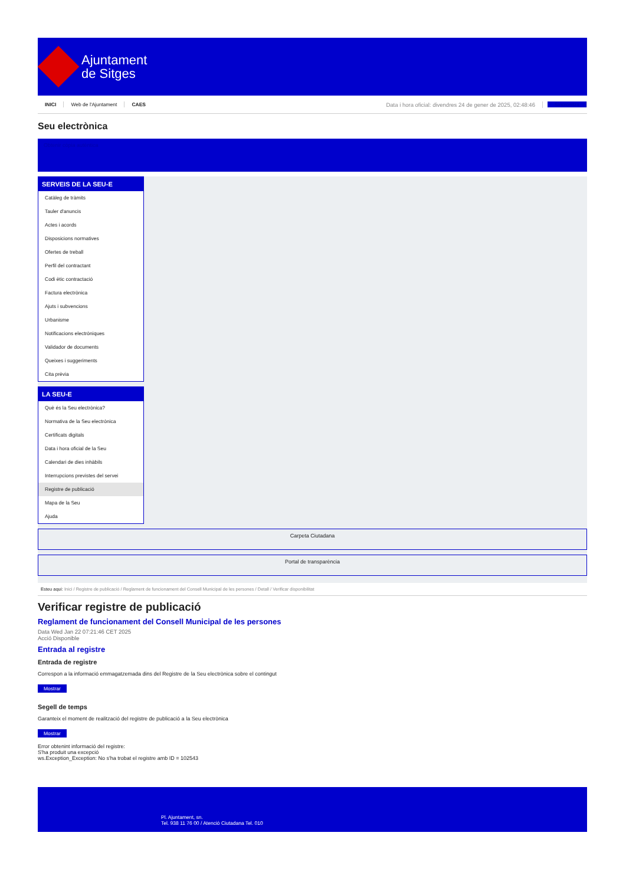Ajuntament
de Sitges
INICI Web de l'Ajuntament CAES Data i hora oficial: divendres 24 de gener de 2025, 02:48:46 Sincronitza
Seu electrònica
Obtenir còpia autèntica
SERVEIS DE LA SEU-E
Catàleg de tràmits
Tauler d'anuncis
Actes i acords
Disposicions normatives
Ofertes de treball
Perfil del contractant
Codi ètic contractació
Factura electrònica
Ajuts i subvencions
Urbanisme
Notificacions electròniques
Validador de documents
Queixes i suggeriments
Cita prèvia
LA SEU-E
Què és la Seu electrònica?
Normativa de la Seu electrònica
Certificats digitals
Data i hora oficial de la Seu
Calendari de dies inhàbils
Interrupcions previstes del servei
Registre de publicació
Mapa de la Seu
Ajuda
Carpeta Ciutadana
Portal de transparència
Esteu aquí: Inici / Registre de publicació / Reglament de funcionament del Consell Municipal de les persones / Detall / Verificar disponibilitat
Verificar registre de publicació
Reglament de funcionament del Consell Municipal de les persones
Data Wed Jan 22 07:21:46 CET 2025
Acció Disponible
Entrada al registre
Entrada de registre
Correspon a la informació emmagatzemada dins del Registre de la Seu electrònica sobre el contingut
Mostrar
Segell de temps
Garanteix el moment de realització del registre de publicació a la Seu electrònica
Mostrar
Error obtenint informació del registre:
S'ha produit una excepció
ws.Exception_Exception: No s'ha trobat el registre amb ID = 102543
Pl. Ajuntament, sn.
Tel. 938 11 76 00 / Atenció Ciutadana Tel. 010